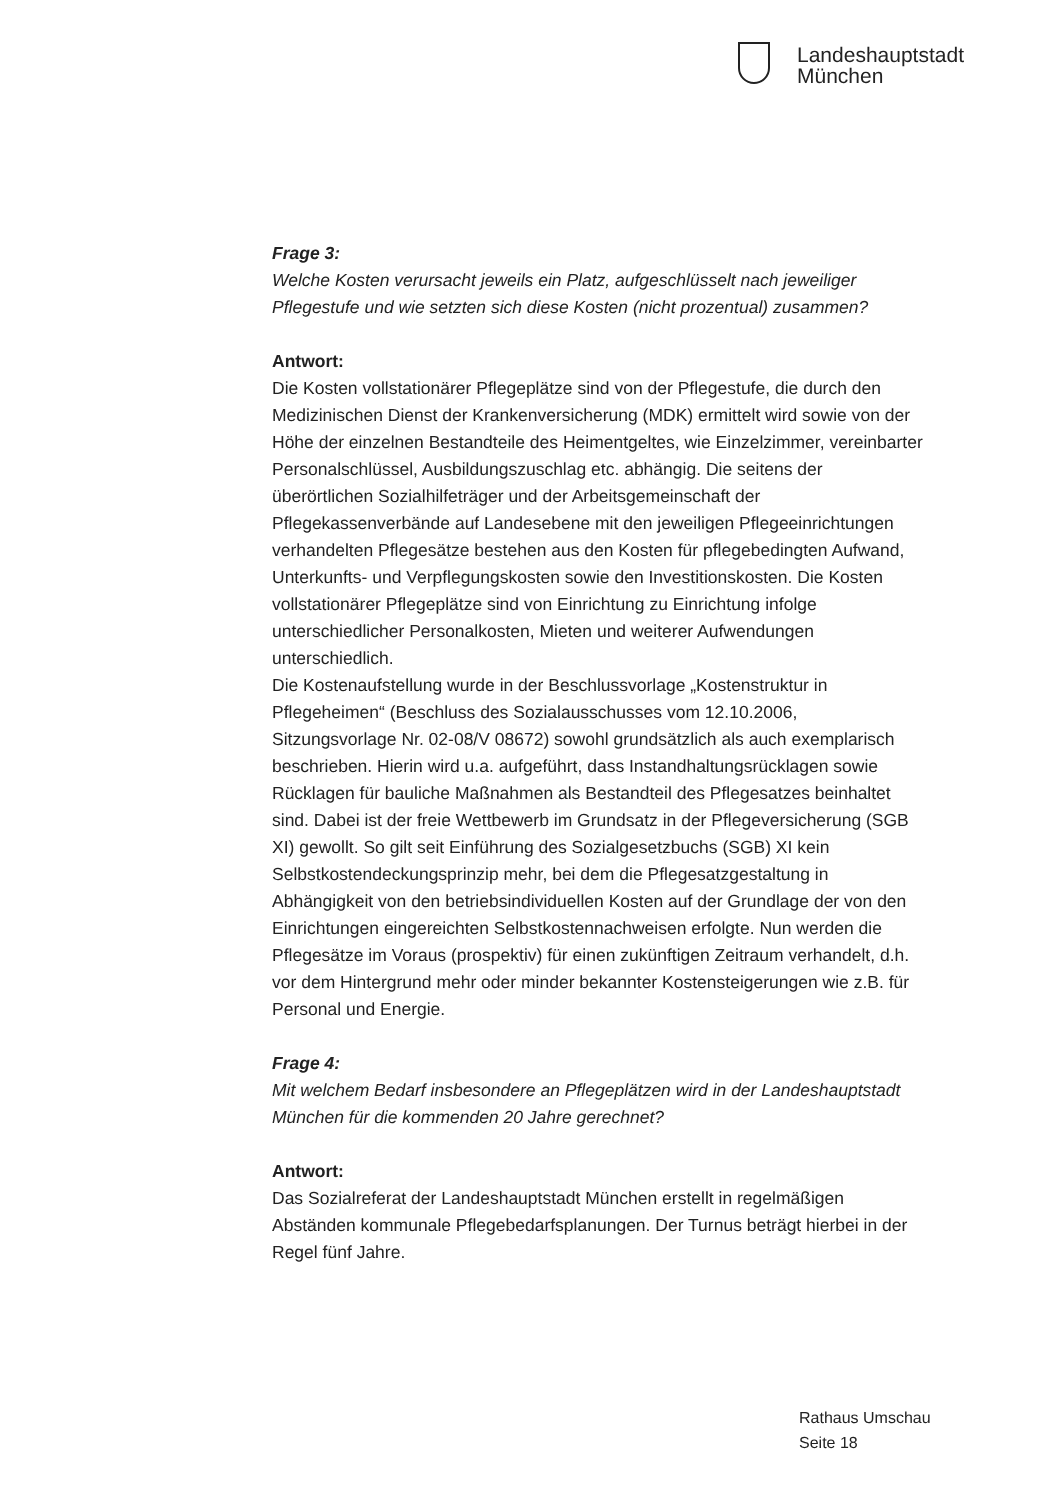Landeshauptstadt
München
Frage 3:
Welche Kosten verursacht jeweils ein Platz, aufgeschlüsselt nach jeweiliger Pflegestufe und wie setzten sich diese Kosten (nicht prozentual) zusammen?
Antwort:
Die Kosten vollstationärer Pflegeplätze sind von der Pflegestufe, die durch den Medizinischen Dienst der Krankenversicherung (MDK) ermittelt wird sowie von der Höhe der einzelnen Bestandteile des Heimentgeltes, wie Einzelzimmer, vereinbarter Personalschlüssel, Ausbildungszuschlag etc. abhängig. Die seitens der überörtlichen Sozialhilfeträger und der Arbeitsgemeinschaft der Pflegekassenverbände auf Landesebene mit den jeweiligen Pflegeeinrichtungen verhandelten Pflegesätze bestehen aus den Kosten für pflegebedingten Aufwand, Unterkunfts- und Verpflegungskosten sowie den Investitionskosten. Die Kosten vollstationärer Pflegeplätze sind von Einrichtung zu Einrichtung infolge unterschiedlicher Personalkosten, Mieten und weiterer Aufwendungen unterschiedlich.
Die Kostenaufstellung wurde in der Beschlussvorlage „Kostenstruktur in Pflegeheimen“ (Beschluss des Sozialausschusses vom 12.10.2006, Sitzungsvorlage Nr. 02-08/V 08672) sowohl grundsätzlich als auch exemplarisch beschrieben. Hierin wird u.a. aufgeführt, dass Instandhaltungsrücklagen sowie Rücklagen für bauliche Maßnahmen als Bestandteil des Pflegesatzes beinhaltet sind. Dabei ist der freie Wettbewerb im Grundsatz in der Pflegeversicherung (SGB XI) gewollt. So gilt seit Einführung des Sozialgesetzbuchs (SGB) XI kein Selbstkostendeckungsprinzip mehr, bei dem die Pflegesatzgestaltung in Abhängigkeit von den betriebsindividuellen Kosten auf der Grundlage der von den Einrichtungen eingereichten Selbstkostennachweisen erfolgte. Nun werden die Pflegesätze im Voraus (prospektiv) für einen zukünftigen Zeitraum verhandelt, d.h. vor dem Hintergrund mehr oder minder bekannter Kostensteigerungen wie z.B. für Personal und Energie.
Frage 4:
Mit welchem Bedarf insbesondere an Pflegeplätzen wird in der Landeshauptstadt München für die kommenden 20 Jahre gerechnet?
Antwort:
Das Sozialreferat der Landeshauptstadt München erstellt in regelmäßigen Abständen kommunale Pflegebedarfsplanungen. Der Turnus beträgt hierbei in der Regel fünf Jahre.
Rathaus Umschau
Seite 18